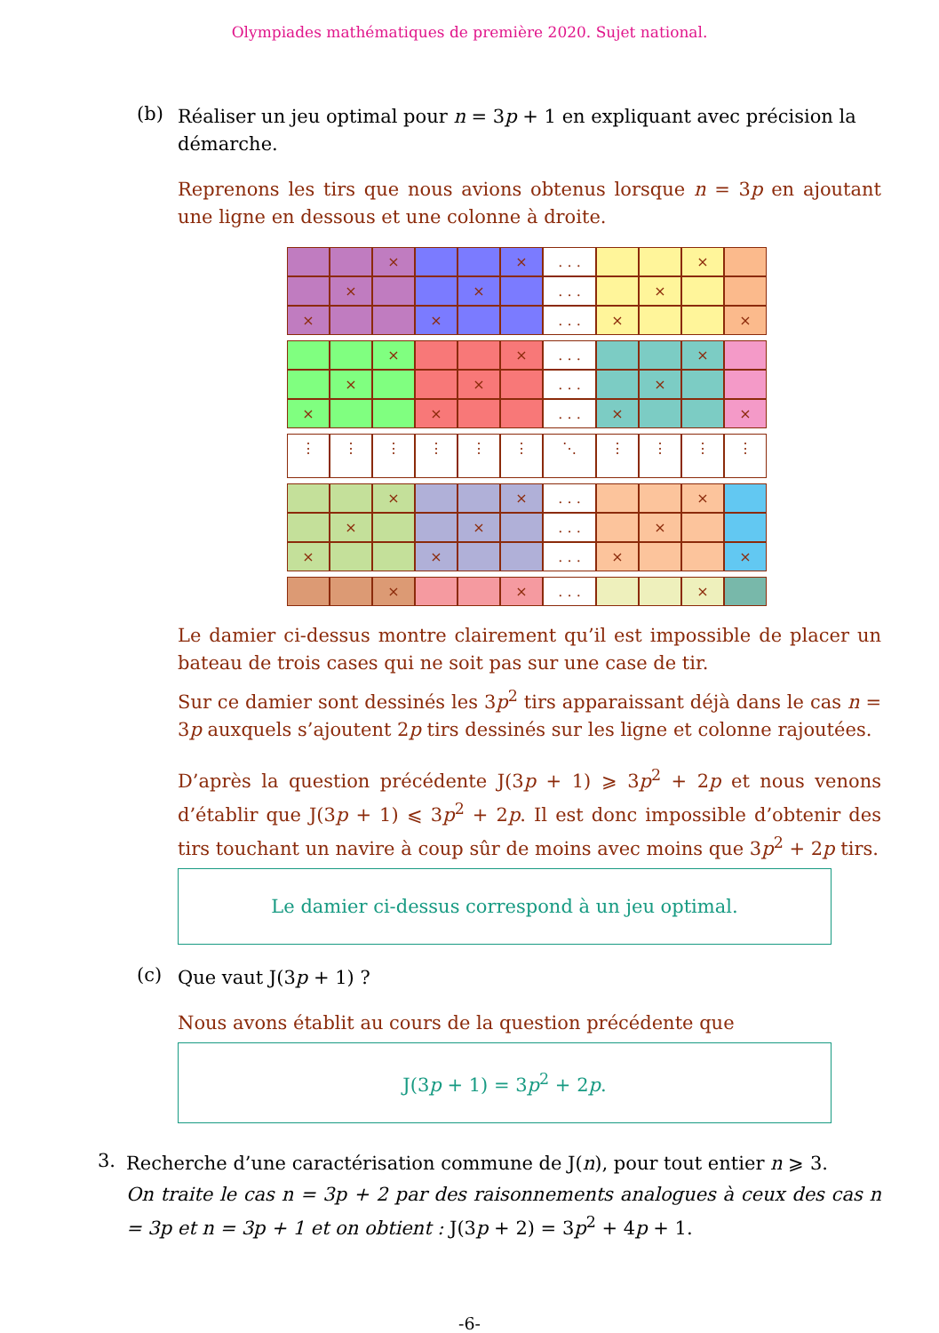Olympiades mathématiques de première 2020. Sujet national.
(b)
Réaliser un jeu optimal pour n = 3p + 1 en expliquant avec précision la démarche.
Reprenons les tirs que nous avions obtenus lorsque n = 3p en ajoutant une ligne en dessous et une colonne à droite.
× × . . . ×
× × . . . ×
× × . . . × ×
× × . . . ×
× × . . . ×
× × . . . × ×
⋮ ⋮ ⋮ ⋮ ⋮ ⋮ ⋱ ⋮ ⋮ ⋮ ⋮
× × . . . ×
× × . . . ×
× × . . . × ×
× × . . . ×
Le damier ci-dessus montre clairement qu’il est impossible de placer un bateau de trois cases qui ne soit pas sur une case de tir.
Sur ce damier sont dessinés les 3p<sup>2</sup> tirs apparaissant déjà dans le cas n = 3p auxquels s’ajoutent 2p tirs dessinés sur les ligne et colonne rajoutées.
D’après la question précédente J(3p + 1) ⩾ 3p<sup>2</sup> + 2p et nous venons d’établir que J(3p + 1) ⩽ 3p<sup>2</sup> + 2p. Il est donc impossible d’obtenir des tirs touchant un navire à coup sûr de moins avec moins que 3p<sup>2</sup> + 2p tirs.
Le damier ci-dessus correspond à un jeu optimal.
(c)
Que vaut J(3p + 1) ?
Nous avons établit au cours de la question précédente que
J(3p + 1) = 3p<sup>2</sup> + 2p.
3.
Recherche d’une caractérisation commune de J(n), pour tout entier n ⩾ 3.
On traite le cas n = 3p + 2 par des raisonnements analogues à ceux des cas n = 3p et n = 3p + 1 et on obtient : J(3p + 2) = 3p<sup>2</sup> + 4p + 1.
-6-